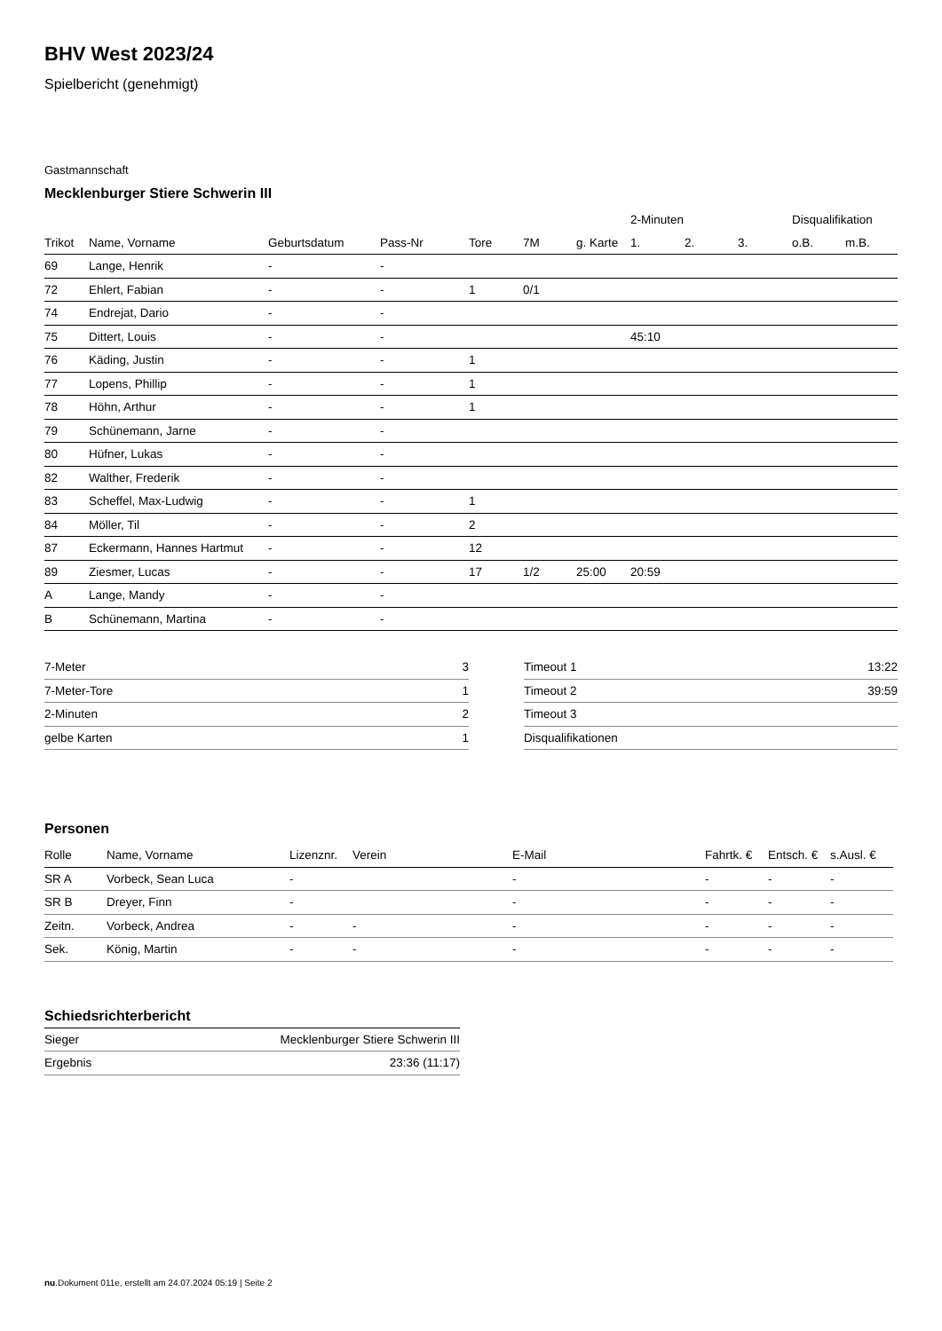BHV West 2023/24
Spielbericht (genehmigt)
Gastmannschaft
Mecklenburger Stiere Schwerin III
| | | | | | | | 2-Minuten | | | Disqualifikation | |
| --- | --- | --- | --- | --- | --- | --- | --- | --- | --- | --- | --- |
| Trikot | Name, Vorname | Geburtsdatum | Pass-Nr | Tore | 7M | g. Karte | 1. | 2. | 3. | o.B. | m.B. |
| 69 | Lange, Henrik | - | - | | | | | | | | |
| 72 | Ehlert, Fabian | - | - | 1 | 0/1 | | | | | | |
| 74 | Endrejat, Dario | - | - | | | | | | | | |
| 75 | Dittert, Louis | - | - | | | | 45:10 | | | | |
| 76 | Käding, Justin | - | - | 1 | | | | | | | |
| 77 | Lopens, Phillip | - | - | 1 | | | | | | | |
| 78 | Höhn, Arthur | - | - | 1 | | | | | | | |
| 79 | Schünemann, Jarne | - | - | | | | | | | | |
| 80 | Hüfner, Lukas | - | - | | | | | | | | |
| 82 | Walther, Frederik | - | - | | | | | | | | |
| 83 | Scheffel, Max-Ludwig | - | - | 1 | | | | | | | |
| 84 | Möller, Til | - | - | 2 | | | | | | | |
| 87 | Eckermann, Hannes Hartmut | - | - | 12 | | | | | | | |
| 89 | Ziesmer, Lucas | - | - | 17 | 1/2 | 25:00 | 20:59 | | | | |
| A | Lange, Mandy | - | - | | | | | | | | |
| B | Schünemann, Martina | - | - | | | | | | | | |
| 7-Meter | 3 |
| 7-Meter-Tore | 1 |
| 2-Minuten | 2 |
| gelbe Karten | 1 |
| Timeout 1 | 13:22 |
| Timeout 2 | 39:59 |
| Timeout 3 | |
| Disqualifikationen | |
Personen
| Rolle | Name, Vorname | Lizenznr. | Verein | E-Mail | Fahrtk. € | Entsch. € | s.Ausl. € |
| --- | --- | --- | --- | --- | --- | --- | --- |
| SR A | Vorbeck, Sean Luca | - | | - | - | - | - |
| SR B | Dreyer, Finn | - | | - | - | - | - |
| Zeitn. | Vorbeck, Andrea | - | - | - | - | - | - |
| Sek. | König, Martin | - | - | - | - | - | - |
Schiedsrichterbericht
| Sieger | Mecklenburger Stiere Schwerin III |
| Ergebnis | 23:36 (11:17) |
nu.Dokument 011e, erstellt am 24.07.2024 05:19 | Seite 2